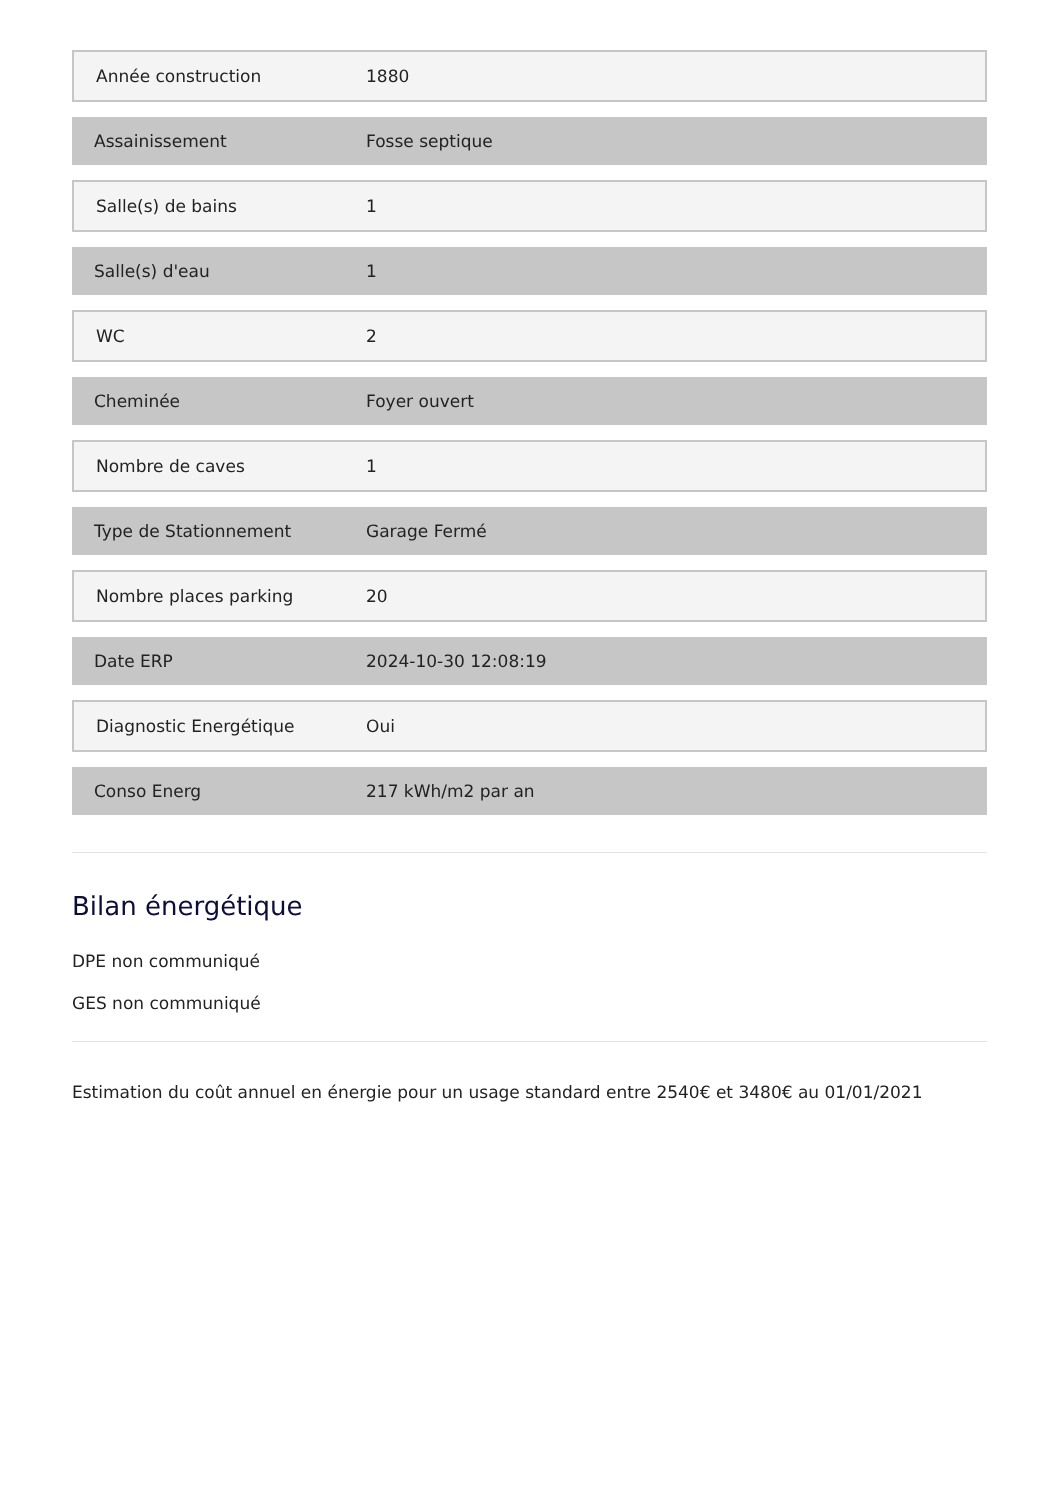| Année construction | 1880 |
| Assainissement | Fosse septique |
| Salle(s) de bains | 1 |
| Salle(s) d'eau | 1 |
| WC | 2 |
| Cheminée | Foyer ouvert |
| Nombre de caves | 1 |
| Type de Stationnement | Garage Fermé |
| Nombre places parking | 20 |
| Date ERP | 2024-10-30 12:08:19 |
| Diagnostic Energétique | Oui |
| Conso Energ | 217 kWh/m2 par an |
Bilan énergétique
DPE non communiqué
GES non communiqué
Estimation du coût annuel en énergie pour un usage standard entre 2540€ et 3480€ au 01/01/2021